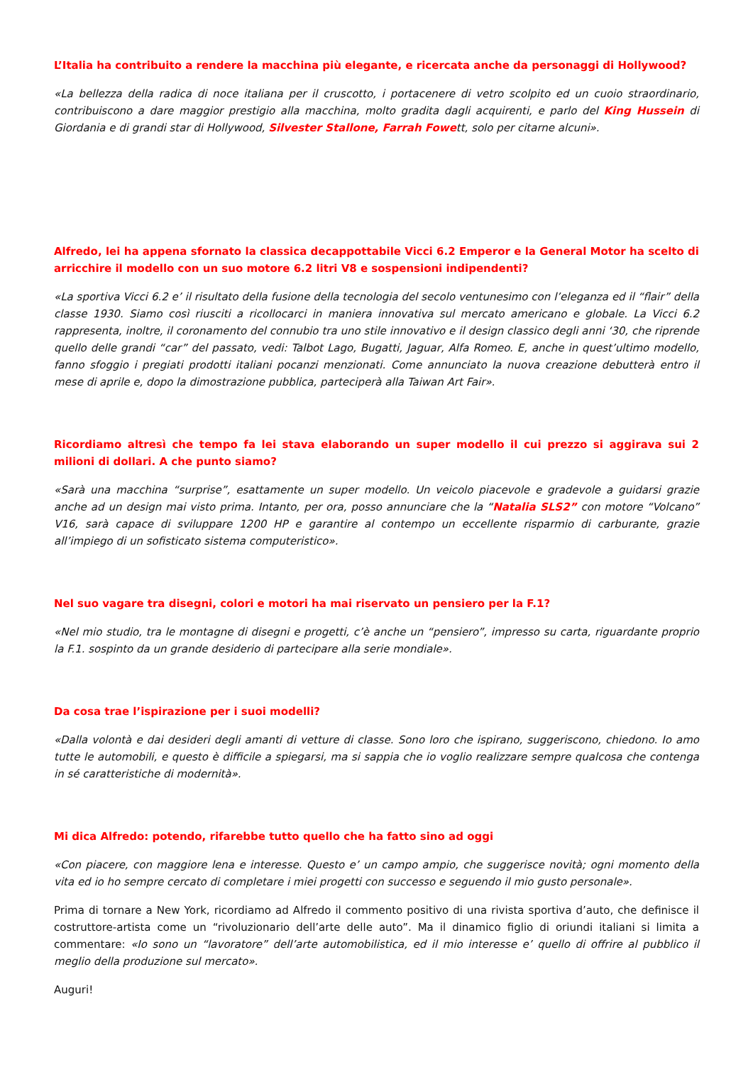L’Italia ha contribuito a rendere la macchina più elegante, e ricercata anche da personaggi di Hollywood?
«La bellezza della radica di noce italiana per il cruscotto, i portacenere di vetro scolpito ed un cuoio straordinario, contribuiscono a dare maggior prestigio alla macchina, molto gradita dagli acquirenti, e parlo del King Hussein di Giordania e di grandi star di Hollywood, Silvester Stallone, Farrah Fowett, solo per citarne alcuni».
Alfredo, lei ha appena sfornato la classica decappottabile Vicci 6.2 Emperor e la General Motor ha scelto di arricchire il modello con un suo motore 6.2 litri V8 e sospensioni indipendenti?
«La sportiva Vicci 6.2 e’ il risultato della fusione della tecnologia del secolo ventunesimo con l’eleganza ed il “flair” della classe 1930. Siamo così riusciti a ricollocarci in maniera innovativa sul mercato americano e globale. La Vicci 6.2 rappresenta, inoltre, il coronamento del connubio tra uno stile innovativo e il design classico degli anni ‘30, che riprende quello delle grandi “car” del passato, vedi: Talbot Lago, Bugatti, Jaguar, Alfa Romeo. E, anche in quest’ultimo modello, fanno sfoggio i pregiati prodotti italiani pocanzi menzionati. Come annunciato la nuova creazione debutterà entro il mese di aprile e, dopo la dimostrazione pubblica, parteciperà alla Taiwan Art Fair».
Ricordiamo altresì che tempo fa lei stava elaborando un super modello il cui prezzo si aggirava sui 2 milioni di dollari. A che punto siamo?
«Sarà una macchina “surprise”, esattamente un super modello. Un veicolo piacevole e gradevole a guidarsi grazie anche ad un design mai visto prima. Intanto, per ora, posso annunciare che la “Natalia SLS2” con motore “Volcano” V16, sarà capace di sviluppare 1200 HP e garantire al contempo un eccellente risparmio di carburante, grazie all’impiego di un sofisticato sistema computeristico».
Nel suo vagare tra disegni, colori e motori ha mai riservato un pensiero per la F.1?
«Nel mio studio, tra le montagne di disegni e progetti, c’è anche un “pensiero”, impresso su carta, riguardante proprio la F.1. sospinto da un grande desiderio di partecipare alla serie mondiale».
Da cosa trae l’ispirazione per i suoi modelli?
«Dalla volontà e dai desideri degli amanti di vetture di classe. Sono loro che ispirano, suggeriscono, chiedono. Io amo tutte le automobili, e questo è difficile a spiegarsi, ma si sappia che io voglio realizzare sempre qualcosa che contenga in sé caratteristiche di modernità».
Mi dica Alfredo: potendo, rifarebbe tutto quello che ha fatto sino ad oggi
«Con piacere, con maggiore lena e interesse. Questo e’ un campo ampio, che suggerisce novità; ogni momento della vita ed io ho sempre cercato di completare i miei progetti con successo e seguendo il mio gusto personale».
Prima di tornare a New York, ricordiamo ad Alfredo il commento positivo di una rivista sportiva d’auto, che definisce il costruttore-artista come un “rivoluzionario dell’arte delle auto”. Ma il dinamico figlio di oriundi italiani si limita a commentare: «Io sono un “lavoratore” dell’arte automobilistica, ed il mio interesse e’ quello di offrire al pubblico il meglio della produzione sul mercato».
Auguri!